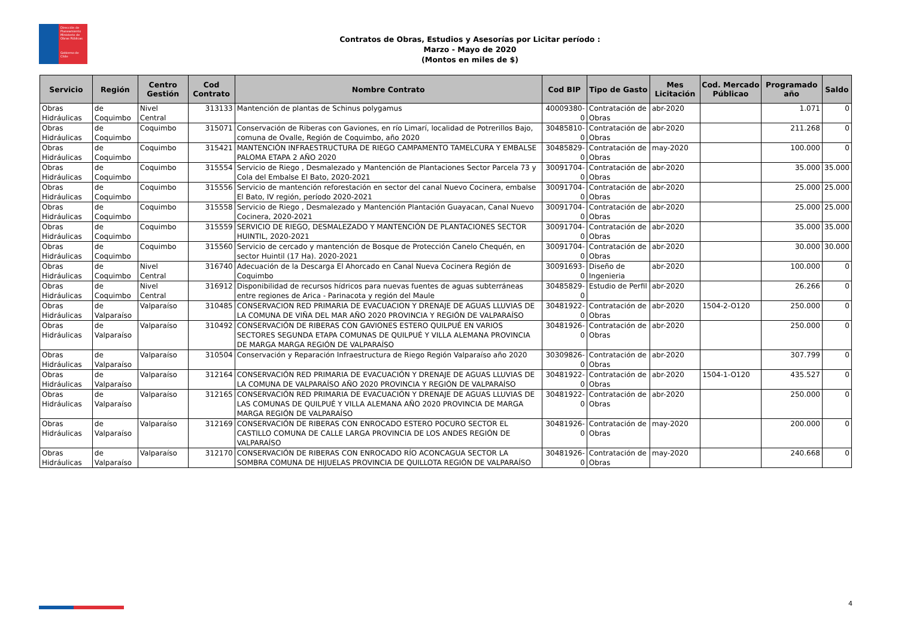Dirección de Planeamiento
Ministerio de Obras Públicas
Gobierno de Chile
Contratos de Obras, Estudios y Asesorías por Licitar período :
Marzo - Mayo de 2020
(Montos en miles de $)
| Servicio | Región | Centro Gestión | Cod Contrato | Nombre Contrato | Cod BIP | Tipo de Gasto | Mes Licitación | Cod. Mercado Públicao | Programado año | Saldo |
| --- | --- | --- | --- | --- | --- | --- | --- | --- | --- | --- |
| Obras Hidráulicas | de Coquimbo | Nivel Central | 313133 | Mantención de plantas de Schinus polygamus | 40009380-0 | Contratación de Obras | abr-2020 | | 1.071 | 0 |
| Obras Hidráulicas | de Coquimbo | Coquimbo | 315071 | Conservación de Riberas con Gaviones, en río Limarí, localidad de Potrerillos Bajo, comuna de Ovalle, Región de Coquimbo, año 2020 | 30485810-0 | Contratación de Obras | abr-2020 | | 211.268 | 0 |
| Obras Hidráulicas | de Coquimbo | Coquimbo | 315421 | MANTENCIÓN INFRAESTRUCTURA DE RIEGO CAMPAMENTO TAMELCURA Y EMBALSE PALOMA ETAPA 2 AÑO 2020 | 30485829-0 | Contratación de Obras | may-2020 | | 100.000 | 0 |
| Obras Hidráulicas | de Coquimbo | Coquimbo | 315554 | Servicio de Riego , Desmalezado y Mantención de Plantaciones Sector Parcela 73 y Cola del Embalse El Bato, 2020-2021 | 30091704-0 | Contratación de Obras | abr-2020 | | 35.000 | 35.000 |
| Obras Hidráulicas | de Coquimbo | Coquimbo | 315556 | Servicio de mantención reforestación en sector del canal Nuevo Cocinera, embalse El Bato, IV región, período 2020-2021 | 30091704-0 | Contratación de Obras | abr-2020 | | 25.000 | 25.000 |
| Obras Hidráulicas | de Coquimbo | Coquimbo | 315558 | Servicio de Riego , Desmalezado y Mantención Plantación Guayacan, Canal Nuevo Cocinera, 2020-2021 | 30091704-0 | Contratación de Obras | abr-2020 | | 25.000 | 25.000 |
| Obras Hidráulicas | de Coquimbo | Coquimbo | 315559 | SERVICIO DE RIEGO, DESMALEZADO Y MANTENCIÓN DE PLANTACIONES SECTOR HUINTIL, 2020-2021 | 30091704-0 | Contratación de Obras | abr-2020 | | 35.000 | 35.000 |
| Obras Hidráulicas | de Coquimbo | Coquimbo | 315560 | Servicio de cercado y mantención de Bosque de Protección Canelo Chequén, en sector Huintil (17 Ha). 2020-2021 | 30091704-0 | Contratación de Obras | abr-2020 | | 30.000 | 30.000 |
| Obras Hidráulicas | de Coquimbo | Nivel Central | 316740 | Adecuación de la Descarga El Ahorcado en Canal Nueva Cocinera Región de Coquimbo | 30091693-0 | Diseño de Ingenieria | abr-2020 | | 100.000 | 0 |
| Obras Hidráulicas | de Coquimbo | Nivel Central | 316912 | Disponibilidad de recursos hídricos para nuevas fuentes de aguas subterráneas entre regiones de Arica - Parinacota y región del Maule | 30485829-0 | Estudio de Perfil | abr-2020 | | 26.266 | 0 |
| Obras Hidráulicas | de Valparaíso | Valparaíso | 310485 | CONSERVACION RED PRIMARIA DE EVACUACION Y DRENAJE DE AGUAS LLUVIAS DE LA COMUNA DE VIÑA DEL MAR AÑO 2020 PROVINCIA Y REGIÓN DE VALPARAÍSO | 30481922-0 | Contratación de Obras | abr-2020 | 1504-2-O120 | 250.000 | 0 |
| Obras Hidráulicas | de Valparaíso | Valparaíso | 310492 | CONSERVACIÓN DE RIBERAS CON GAVIONES ESTERO QUILPUÉ EN VARIOS SECTORES SEGUNDA ETAPA COMUNAS DE QUILPUÉ Y VILLA ALEMANA PROVINCIA DE MARGA MARGA REGIÓN DE VALPARAÍSO | 30481926-0 | Contratación de Obras | abr-2020 | | 250.000 | 0 |
| Obras Hidráulicas | de Valparaíso | Valparaíso | 310504 | Conservación y Reparación Infraestructura de Riego Región Valparaíso año 2020 | 30309826-0 | Contratación de Obras | abr-2020 | | 307.799 | 0 |
| Obras Hidráulicas | de Valparaíso | Valparaíso | 312164 | CONSERVACIÓN RED PRIMARIA DE EVACUACIÓN Y DRENAJE DE AGUAS LLUVIAS DE LA COMUNA DE VALPARAÍSO AÑO 2020 PROVINCIA Y REGIÓN DE VALPARAÍSO | 30481922-0 | Contratación de Obras | abr-2020 | 1504-1-O120 | 435.527 | 0 |
| Obras Hidráulicas | de Valparaíso | Valparaíso | 312165 | CONSERVACIÓN RED PRIMARIA DE EVACUACIÓN Y DRENAJE DE AGUAS LLUVIAS DE LAS COMUNAS DE QUILPUÉ Y VILLA ALEMANA AÑO 2020 PROVINCIA DE MARGA MARGA REGIÓN DE VALPARAÍSO | 30481922-0 | Contratación de Obras | abr-2020 | | 250.000 | 0 |
| Obras Hidráulicas | de Valparaíso | Valparaíso | 312169 | CONSERVACIÓN DE RIBERAS CON ENROCADO ESTERO POCURO SECTOR EL CASTILLO COMUNA DE CALLE LARGA PROVINCIA DE LOS ANDES REGIÓN DE VALPARAÍSO | 30481926-0 | Contratación de Obras | may-2020 | | 200.000 | 0 |
| Obras Hidráulicas | de Valparaíso | Valparaíso | 312170 | CONSERVACIÓN DE RIBERAS CON ENROCADO RÍO ACONCAGUA SECTOR LA SOMBRA COMUNA DE HIJUELAS PROVINCIA DE QUILLOTA REGIÓN DE VALPARAÍSO | 30481926-0 | Contratación de Obras | may-2020 | | 240.668 | 0 |
4